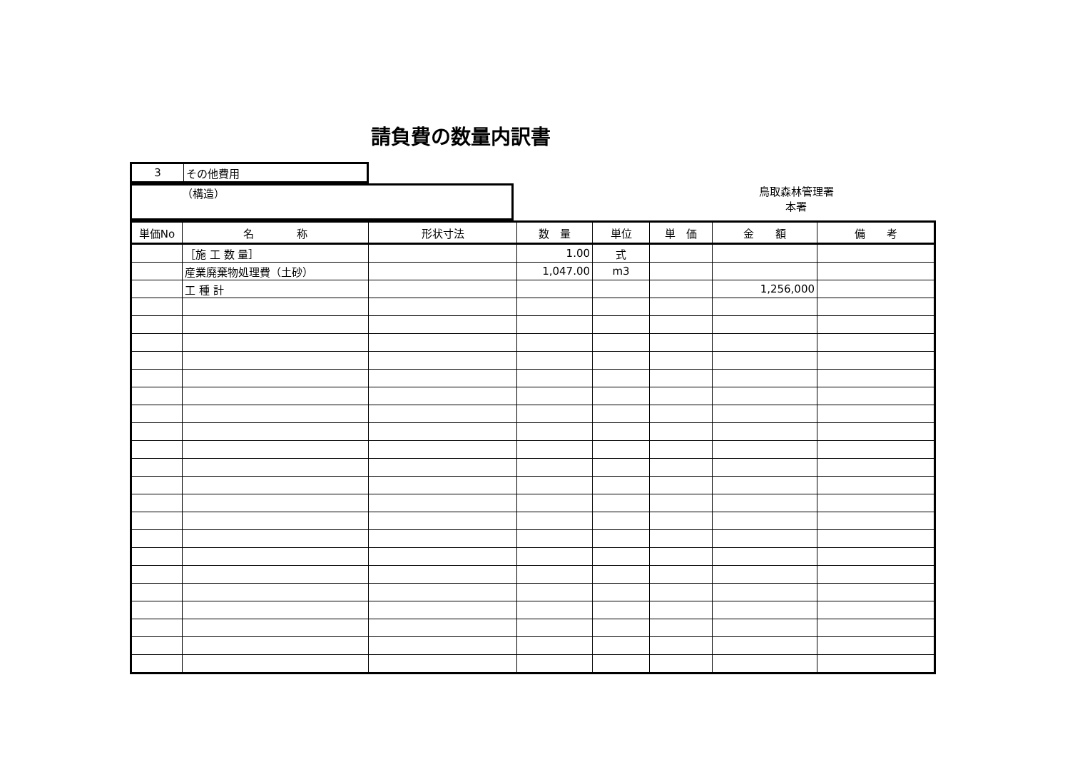請負費の数量内訳書
| 3 | その他費用 |
（構造）
鳥取森林管理署
本署
| 単価No | 名 称 | 形状寸法 | 数 量 | 単位 | 単 価 | 金 額 | 備 考 |
| --- | --- | --- | --- | --- | --- | --- | --- |
| | ［施 工 数 量］ | | 1.00 | 式 | | | |
| | 産業廃棄物処理費（土砂） | | 1,047.00 | m3 | | | |
| | 工 種 計 | | | | | 1,256,000 | |